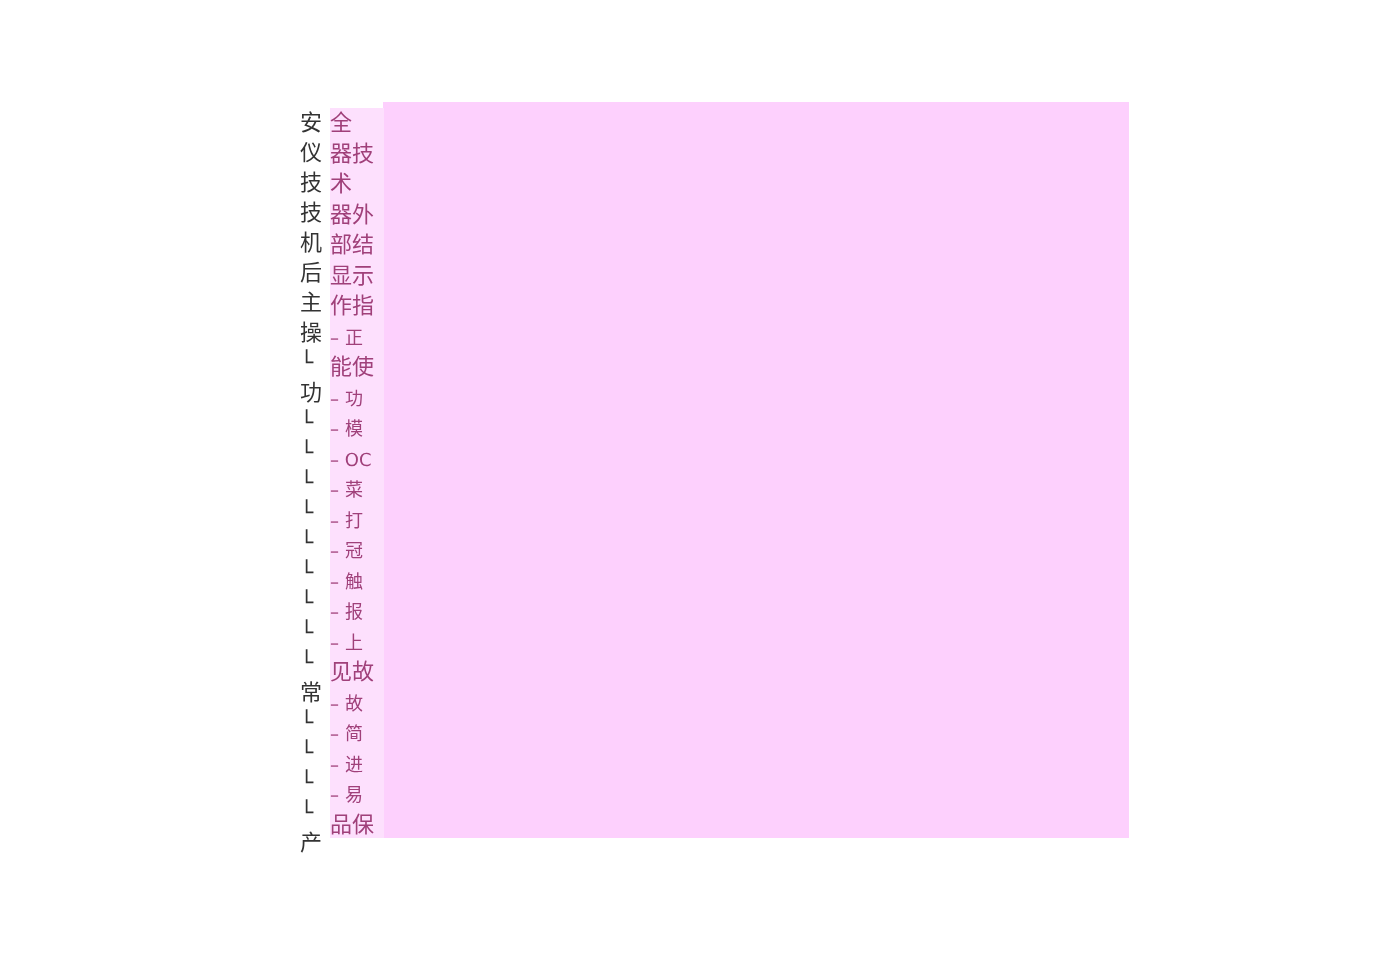安
仪
技
技
机
后
主
操
└
功
└
└
└
└
└
└
└
└
└
常
└
└
└
└
产
全
器技
术
器外
部结
显示
作指
– 正
能使
– 功
– 模
– OC
– 菜
– 打
– 冠
– 触
– 报
– 上
见故
– 故
– 简
– 进
– 易
品保